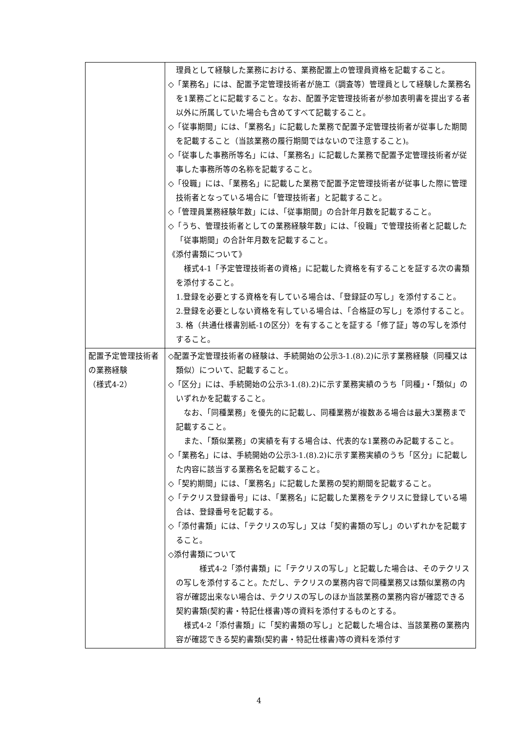| | 理員として経験した業務における、業務配置上の管理員資格を記載すること。 ◇「業務名」には、配置予定管理技術者が施工（調査等）管理員として経験した業務名を1業務ごとに記載すること。なお、配置予定管理技術者が参加表明書を提出する者以外に所属していた場合も含めてすべて記載すること。 ◇「従事期間」には、「業務名」に記載した業務で配置予定管理技術者が従事した期間を記載すること（当該業務の履行期間ではないので注意すること)。 ◇「従事した事務所等名」には、「業務名」に記載した業務で配置予定管理技術者が従事した事務所等の名称を記載すること。 ◇「役職」には、「業務名」に記載した業務で配置予定管理技術者が従事した際に管理技術者となっている場合に「管理技術者」と記載すること。 ◇「管理員業務経験年数」には、「従事期間」の合計年月数を記載すること。 ◇「うち、管理技術者としての業務経験年数」には、「役職」で管理技術者と記載した「従事期間」の合計年月数を記載すること。 《添付書類について》 様式4-1「予定管理技術者の資格」に記載した資格を有することを証する次の書類を添付すること。 1.登録を必要とする資格を有している場合は、「登録証の写し」を添付すること。 2.登録を必要としない資格を有している場合は、「合格証の写し」を添付すること。 3. 格（共通仕様書別紙-1の区分）を有することを証する「修了証」等の写しを添付すること。 |
| 配置予定管理技術者の業務経験 （様式4-2） | ◇配置予定管理技術者の経験は、手続開始の公示3-1.(8).2)に示す業務経験（同種又は類似）について、記載すること。 ◇「区分」には、手続開始の公示3-1.(8).2)に示す業務実績のうち「同種」・「類似」のいずれかを記載すること。 なお、「同種業務」を優先的に記載し、同種業務が複数ある場合は最大3業務まで記載すること。 また、「類似業務」の実績を有する場合は、代表的な1業務のみ記載すること。 ◇「業務名」には、手続開始の公示3-1.(8).2)に示す業務実績のうち「区分」に記載した内容に該当する業務名を記載すること。 ◇「契約期間」には、「業務名」に記載した業務の契約期間を記載すること。 ◇「テクリス登録番号」には、「業務名」に記載した業務をテクリスに登録している場合は、登録番号を記載する。 ◇「添付書類」には、「テクリスの写し」又は「契約書類の写し」のいずれかを記載すること。 ◇添付書類について 様式4-2「添付書類」に「テクリスの写し」と記載した場合は、そのテクリスの写しを添付すること。ただし、テクリスの業務内容で同種業務又は類似業務の内容が確認出来ない場合は、テクリスの写しのほか当該業務の業務内容が確認できる契約書類(契約書・特記仕様書)等の資料を添付するものとする。 様式4-2「添付書類」に「契約書類の写し」と記載した場合は、当該業務の業務内容が確認できる契約書類(契約書・特記仕様書)等の資料を添付す |
4